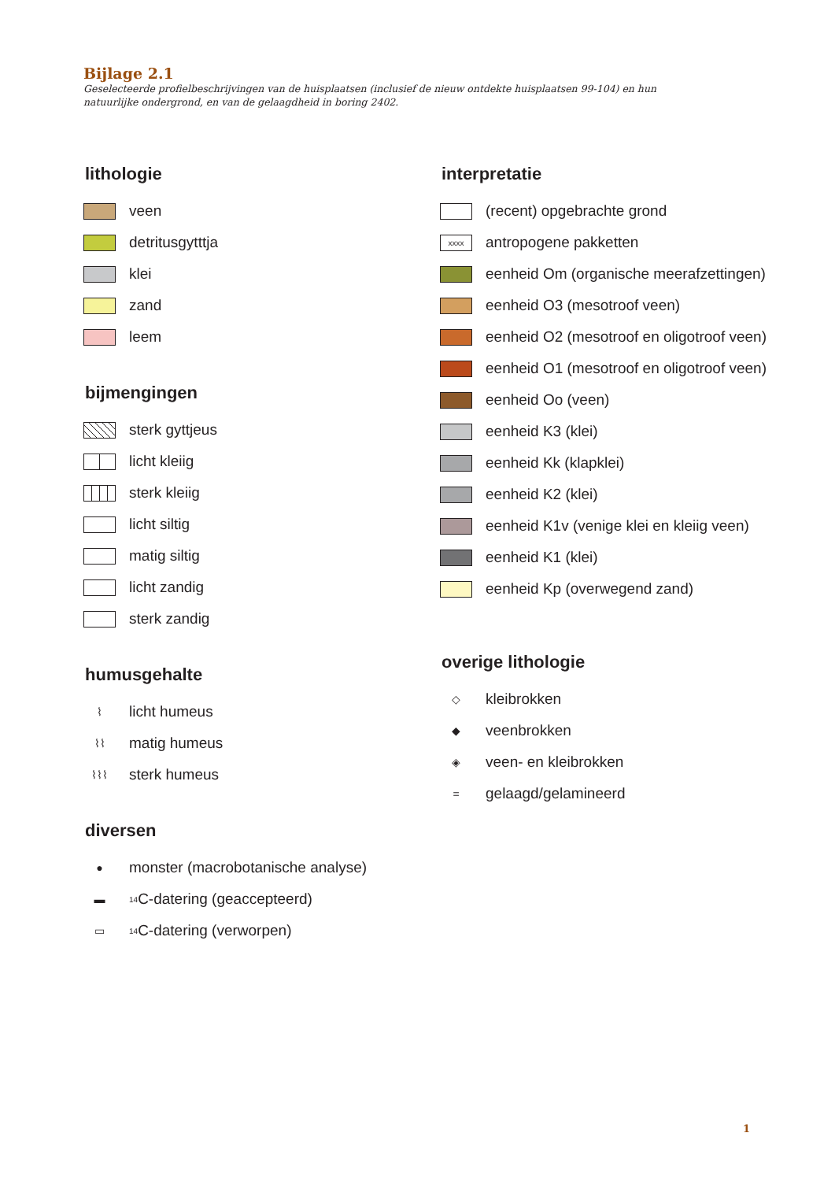Bijlage 2.1
Geselecteerde profielbeschrijvingen van de huisplaatsen (inclusief de nieuw ontdekte huisplaatsen 99-104) en hun natuurlijke ondergrond, en van de gelaagdheid in boring 2402.
lithologie
veen
detritusgytttja
klei
zand
leem
bijmengingen
sterk gyttjeus
licht kleiig
sterk kleiig
licht siltig
matig siltig
licht zandig
sterk zandig
humusgehalte
⌇ licht humeus
⌇⌇ matig humeus
⌇⌇⌇ sterk humeus
diversen
● monster (macrobotanische analyse)
▬<sup>14</sup>C-datering (geaccepteerd)
▭<sup>14</sup>C-datering (verworpen)
interpretatie
(recent) opgebrachte grond
xxxx antropogene pakketten
eenheid Om (organische meerafzettingen)
eenheid O3 (mesotroof veen)
eenheid O2 (mesotroof en oligotroof veen)
eenheid O1 (mesotroof en oligotroof veen)
eenheid Oo (veen)
eenheid K3 (klei)
eenheid Kk (klapklei)
eenheid K2 (klei)
eenheid K1v (venige klei en kleiig veen)
eenheid K1 (klei)
eenheid Kp (overwegend zand)
overige lithologie
◇ kleibrokken
◆ veenbrokken
◈ veen- en kleibrokken
= gelaagd/gelamineerd
1